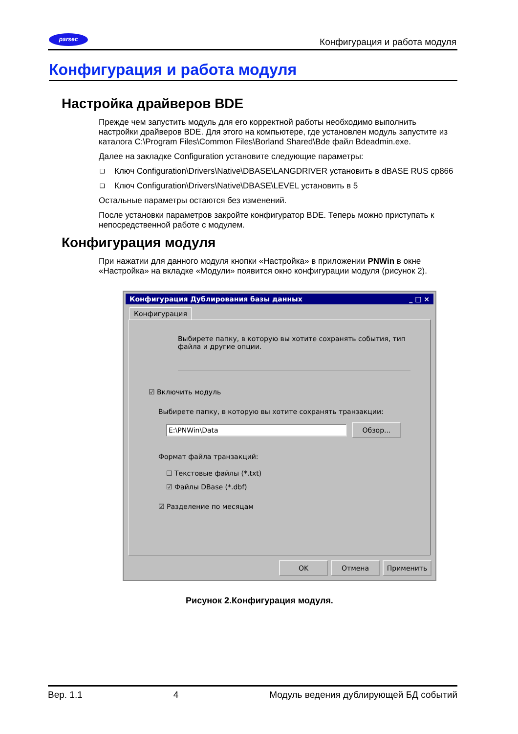parsec Конфигурация и работа модуля
Конфигурация и работа модуля
Настройка драйверов BDE
Прежде чем запустить модуль для его корректной работы необходимо выполнить настройки драйверов BDE. Для этого на компьютере, где установлен модуль запустите из каталога C:\Program Files\Common Files\Borland Shared\Bde файл Bdeadmin.exe.
Далее на закладке Configuration установите следующие параметры:
❑ Ключ Configuration\Drivers\Native\DBASE\LANGDRIVER установить в dBASE RUS cp866
❑ Ключ Configuration\Drivers\Native\DBASE\LEVEL установить в 5
Остальные параметры остаются без изменений.
После установки параметров закройте конфигуратор BDE. Теперь можно приступать к непосредственной работе с модулем.
Конфигурация модуля
При нажатии для данного модуля кнопки «Настройка» в приложении PNWin в окне «Настройка» на вкладке «Модули» появится окно конфигурации модуля (рисунок 2).
Конфигурация Дублирования базы данных _ □ ×
Конфигурация
Выбирете папку, в которую вы хотите сохранять события, тип файла и другие опции.
☑ Включить модуль
Выбирете папку, в которую вы хотите сохранять транзакции:
E:\PNWin\Data Обзор...
Формат файла транзакций:
☐ Текстовые файлы (*.txt)
☑ Файлы DBase (*.dbf)
☑ Разделение по месяцам
OK Отмена Применить
Рисунок 2.Конфигурация модуля.
Вер. 1.1 4 Модуль ведения дублирующей БД событий